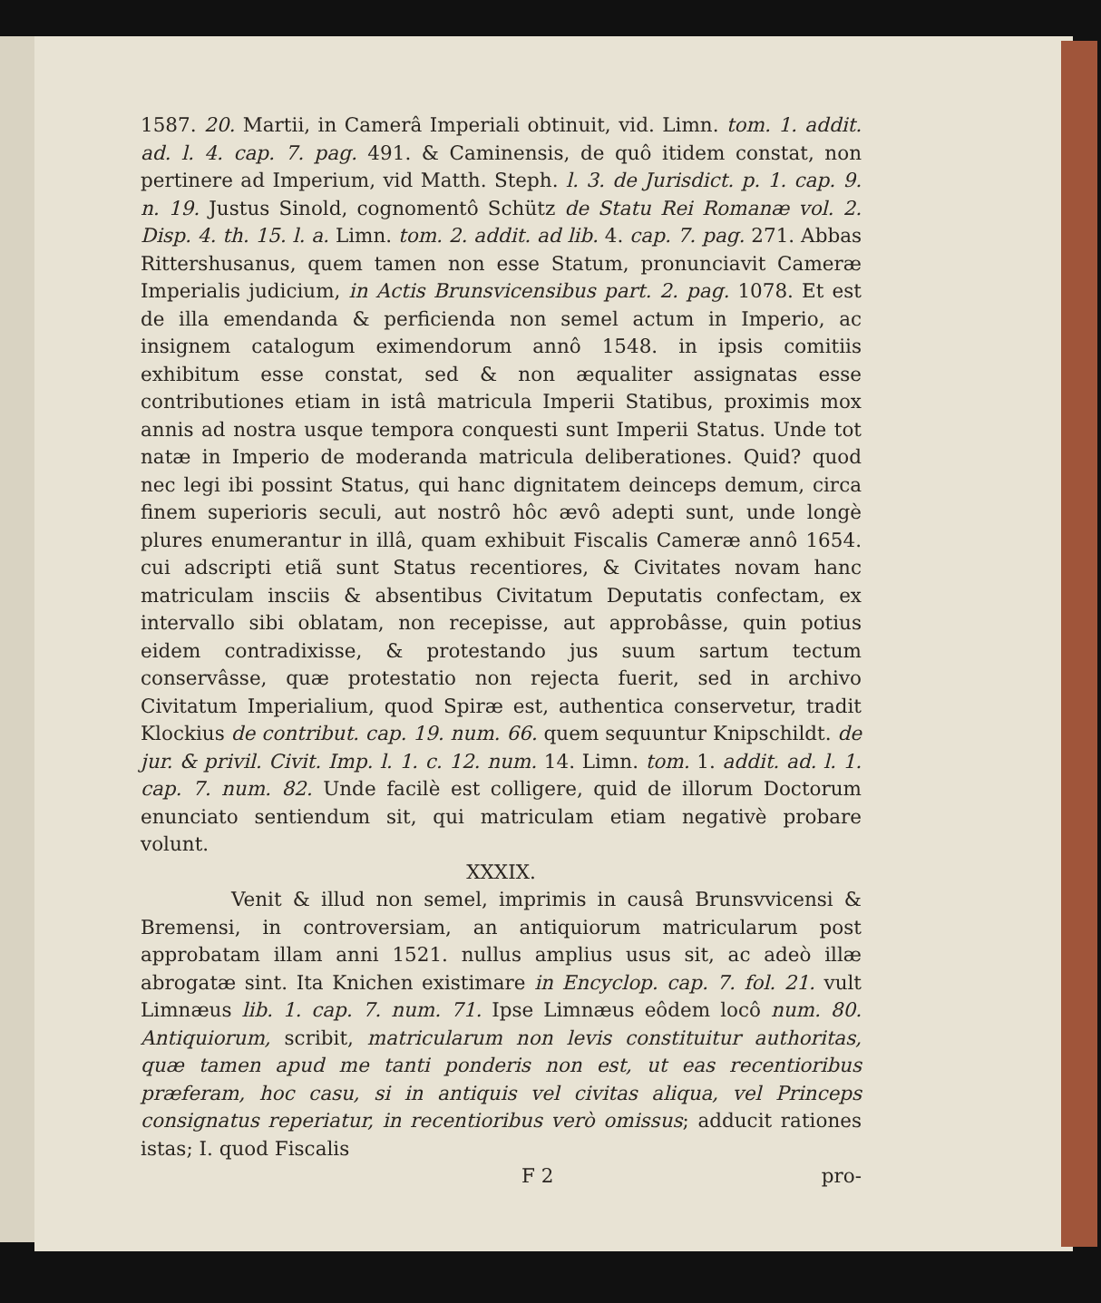1587. 20. Martii, in Camerâ Imperiali obtinuit, vid. Limn. tom. 1. addit. ad. l. 4. cap. 7. pag. 491. & Caminensis, de quô itidem constat, non pertinere ad Imperium, vid Matth. Steph. l. 3. de Jurisdict. p. 1. cap. 9. n. 19. Justus Sinold, cognomentô Schütz de Statu Rei Romanæ vol. 2. Disp. 4. th. 15. l. a. Limn. tom. 2. addit. ad lib. 4. cap. 7. pag. 271. Abbas Rittershusanus, quem tamen non esse Statum, pronunciavit Cameræ Imperialis judicium, in Actis Brunsvicensibus part. 2. pag. 1078. Et est de illa emendanda & perficienda non semel actum in Imperio, ac insignem catalogum eximendorum annô 1548. in ipsis comitiis exhibitum esse constat, sed & non æqualiter assignatas esse contributiones etiam in istâ matricula Imperii Statibus, proximis mox annis ad nostra usque tempora conquesti sunt Imperii Status. Unde tot natæ in Imperio de moderanda matricula deliberationes. Quid? quod nec legi ibi possint Status, qui hanc dignitatem deinceps demum, circa finem superioris seculi, aut nostrô hôc ævô adepti sunt, unde longè plures enumerantur in illâ, quam exhibuit Fiscalis Cameræ annô 1654. cui adscripti etiã sunt Status recentiores, & Civitates novam hanc matriculam insciis & absentibus Civitatum Deputatis confectam, ex intervallo sibi oblatam, non recepisse, aut approbâsse, quin potius eidem contradixisse, & protestando jus suum sartum tectum conservâsse, quæ protestatio non rejecta fuerit, sed in archivo Civitatum Imperialium, quod Spiræ est, authentica conservetur, tradit Klockius de contribut. cap. 19. num. 66. quem sequuntur Knipschildt. de jur. & privil. Civit. Imp. l. 1. c. 12. num. 14. Limn. tom. 1. addit. ad. l. 1. cap. 7. num. 82. Unde facilè est colligere, quid de illorum Doctorum enunciato sentiendum sit, qui matriculam etiam negativè probare volunt.
XXXIX.
Venit & illud non semel, imprimis in causâ Brunsvvicensi & Bremensi, in controversiam, an antiquiorum matricularum post approbatam illam anni 1521. nullus amplius usus sit, ac adeò illæ abrogatæ sint. Ita Knichen existimare in Encyclop. cap. 7. fol. 21. vult Limnæus lib. 1. cap. 7. num. 71. Ipse Limnæus eôdem locô num. 80. Antiquiorum, scribit, matricularum non levis constituitur authoritas, quæ tamen apud me tanti ponderis non est, ut eas recentioribus præferam, hoc casu, si in antiquis vel civitas aliqua, vel Princeps consignatus reperiatur, in recentioribus verò omissus; adducit rationes istas; I. quod Fiscalis
F 2 pro-